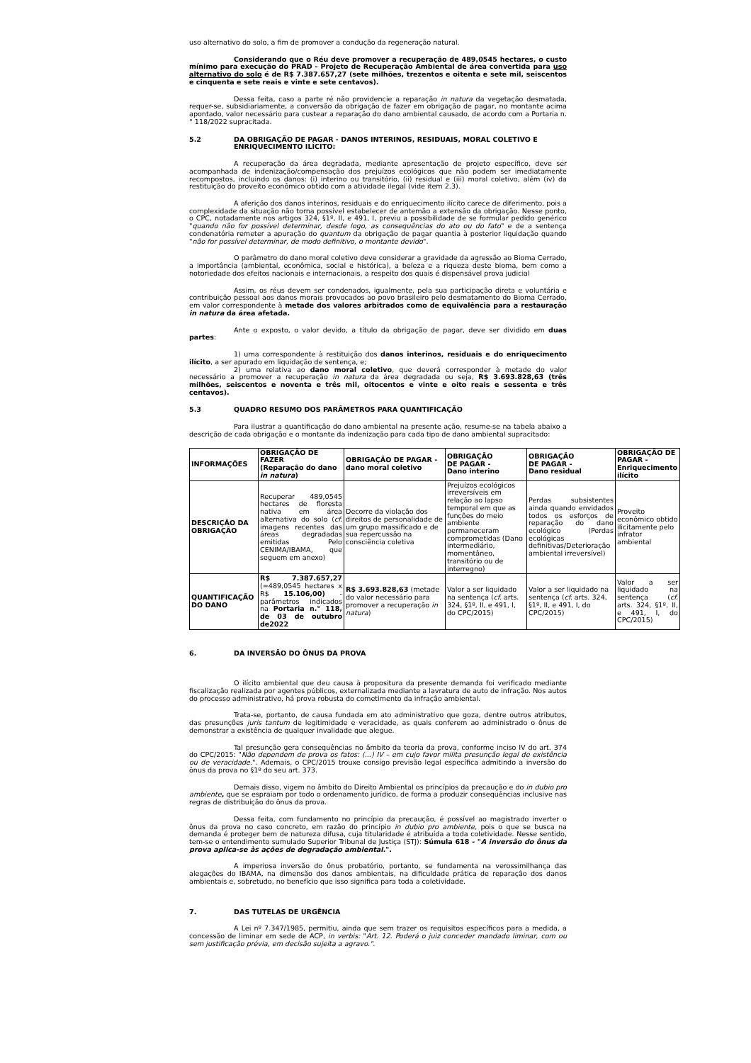uso alternativo do solo, a fim de promover a condução da regeneração natural.
Considerando que o Réu deve promover a recuperação de 489,0545 hectares, o custo mínimo para execução do PRAD - Projeto de Recuperação Ambiental de área convertida para uso alternativo do solo é de R$ 7.387.657,27 (sete milhões, trezentos e oitenta e sete mil, seiscentos e cinquenta e sete reais e vinte e sete centavos).
Dessa feita, caso a parte ré não providencie a reparação in natura da vegetação desmatada, requer-se, subsidiariamente, a conversão da obrigação de fazer em obrigação de pagar, no montante acima apontado, valor necessário para custear a reparação do dano ambiental causado, de acordo com a Portaria n.° 118/2022 supracitada.
5.2 DA OBRIGAÇÃO DE PAGAR - DANOS INTERINOS, RESIDUAIS, MORAL COLETIVO E ENRIQUECIMENTO ILÍCITO:
A recuperação da área degradada, mediante apresentação de projeto específico, deve ser acompanhada de indenização/compensação dos prejuízos ecológicos que não podem ser imediatamente recompostos, incluindo os danos: (i) interino ou transitório, (ii) residual e (iii) moral coletivo, além (iv) da restituição do proveito econômico obtido com a atividade ilegal (vide item 2.3).
A aferição dos danos interinos, residuais e do enriquecimento ilícito carece de diferimento, pois a complexidade da situação não torna possível estabelecer de antemão a extensão da obrigação. Nesse ponto, o CPC, notadamente nos artigos 324, §1º, II, e 491, I, previu a possibilidade de se formular pedido genérico "quando não for possível determinar, desde logo, as consequências do ato ou do fato" e de a sentença condenatória remeter a apuração do quantum da obrigação de pagar quantia à posterior liquidação quando "não for possível determinar, de modo definitivo, o montante devido".
O parâmetro do dano moral coletivo deve considerar a gravidade da agressão ao Bioma Cerrado, a importância (ambiental, econômica, social e histórica), a beleza e a riqueza deste bioma, bem como a notoriedade dos efeitos nacionais e internacionais, a respeito dos quais é dispensável prova judicial
Assim, os réus devem ser condenados, igualmente, pela sua participação direta e voluntária e contribuição pessoal aos danos morais provocados ao povo brasileiro pelo desmatamento do Bioma Cerrado, em valor correspondente à metade dos valores arbitrados como de equivalência para a restauração in natura da área afetada.
Ante o exposto, o valor devido, a título da obrigação de pagar, deve ser dividido em duas partes:
1) uma correspondente à restituição dos danos interinos, residuais e do enriquecimento ilícito, a ser apurado em liquidação de sentença, e;
2) uma relativa ao dano moral coletivo, que deverá corresponder à metade do valor necessário a promover a recuperação in natura da área degradada ou seja, R$ 3.693.828,63 (três milhões, seiscentos e noventa e três mil, oitocentos e vinte e oito reais e sessenta e três centavos).
5.3 QUADRO RESUMO DOS PARÂMETROS PARA QUANTIFICAÇÃO
Para ilustrar a quantificação do dano ambiental na presente ação, resume-se na tabela abaixo a descrição de cada obrigação e o montante da indenização para cada tipo de dano ambiental supracitado:
| INFORMAÇÕES | OBRIGAÇÃO DE FAZER (Reparação do dano in natura ) | OBRIGAÇÃO DE PAGAR - dano moral coletivo | OBRIGAÇÃO DE PAGAR - Dano interino | OBRIGAÇÃO DE PAGAR - Dano residual | OBRIGAÇÃO DE PAGAR - Enriquecimento ilícito |
| --- | --- | --- | --- | --- | --- |
| DESCRIÇÃO DA OBRIGAÇÃO | Recuperar 489,0545 hectares de floresta nativa em área alternativa do solo ( cf. imagens recentes das áreas degradadas emitidas Pelo CENIMA/IBAMA, que seguem em anexo) | Decorre da violação dos direitos de personalidade de um grupo massificado e de sua repercussão na consciência coletiva | Prejuízos ecológicos irreversíveis em relação ao lapso temporal em que as funções do meio ambiente permaneceram comprometidas (Dano intermediário, momentâneo, transitório ou de interregno) | Perdas subsistentes ainda quando envidados todos os esforços de reparação do dano ecológico (Perdas ecológicas definitivas/Deterioração ambiental irreversível) | Proveito econômico obtido ilicitamente pelo infrator ambiental |
| QUANTIFICAÇÃO DO DANO | R$ 7.387.657,27 (=489,0545 hectares x R$ 15.106,00) - parâmetros indicados na Portaria n.° 118, de 03 de outubro de2022 | R$ 3.693.828,63 (metade do valor necessário para promover a recuperação in natura ) | Valor a ser liquidado na sentença ( cf. arts. 324, §1º, II, e 491, I, do CPC/2015) | Valor a ser liquidado na sentença ( cf. arts. 324, §1º, II, e 491, I, do CPC/2015) | Valor a ser liquidado na sentença ( cf. arts. 324, §1º, II, e 491, I, do CPC/2015) |
6. DA INVERSÃO DO ÔNUS DA PROVA
O ilícito ambiental que deu causa à propositura da presente demanda foi verificado mediante fiscalização realizada por agentes públicos, externalizada mediante a lavratura de auto de infração. Nos autos do processo administrativo, há prova robusta do cometimento da infração ambiental.
Trata-se, portanto, de causa fundada em ato administrativo que goza, dentre outros atributos, das presunções juris tantum de legitimidade e veracidade, as quais conferem ao administrado o ônus de demonstrar a existência de qualquer invalidade que alegue.
Tal presunção gera consequências no âmbito da teoria da prova, conforme inciso IV do art. 374 do CPC/2015: "Não dependem de prova os fatos: (...) IV – em cujo favor milita presunção legal de existência ou de veracidade.". Ademais, o CPC/2015 trouxe consigo previsão legal específica admitindo a inversão do ônus da prova no §1º do seu art. 373.
Demais disso, vigem no âmbito do Direito Ambiental os princípios da precaução e do in dubio pro ambiente, que se espraiam por todo o ordenamento jurídico, de forma a produzir consequências inclusive nas regras de distribuição do ônus da prova.
Dessa feita, com fundamento no princípio da precaução, é possível ao magistrado inverter o ônus da prova no caso concreto, em razão do princípio in dubio pro ambiente, pois o que se busca na demanda é proteger bem de natureza difusa, cuja titularidade é atribuída a toda coletividade. Nesse sentido, tem-se o entendimento sumulado Superior Tribunal de Justiça (STJ): Súmula 618 - "A inversão do ônus da prova aplica-se às ações de degradação ambiental.".
A imperiosa inversão do ônus probatório, portanto, se fundamenta na verossimilhança das alegações do IBAMA, na dimensão dos danos ambientais, na dificuldade prática de reparação dos danos ambientais e, sobretudo, no benefício que isso significa para toda a coletividade.
7. DAS TUTELAS DE URGÊNCIA
A Lei nº 7.347/1985, permitiu, ainda que sem trazer os requisitos específicos para a medida, a concessão de liminar em sede de ACP, in verbis: "Art. 12. Poderá o juiz conceder mandado liminar, com ou sem justificação prévia, em decisão sujeita a agravo.".